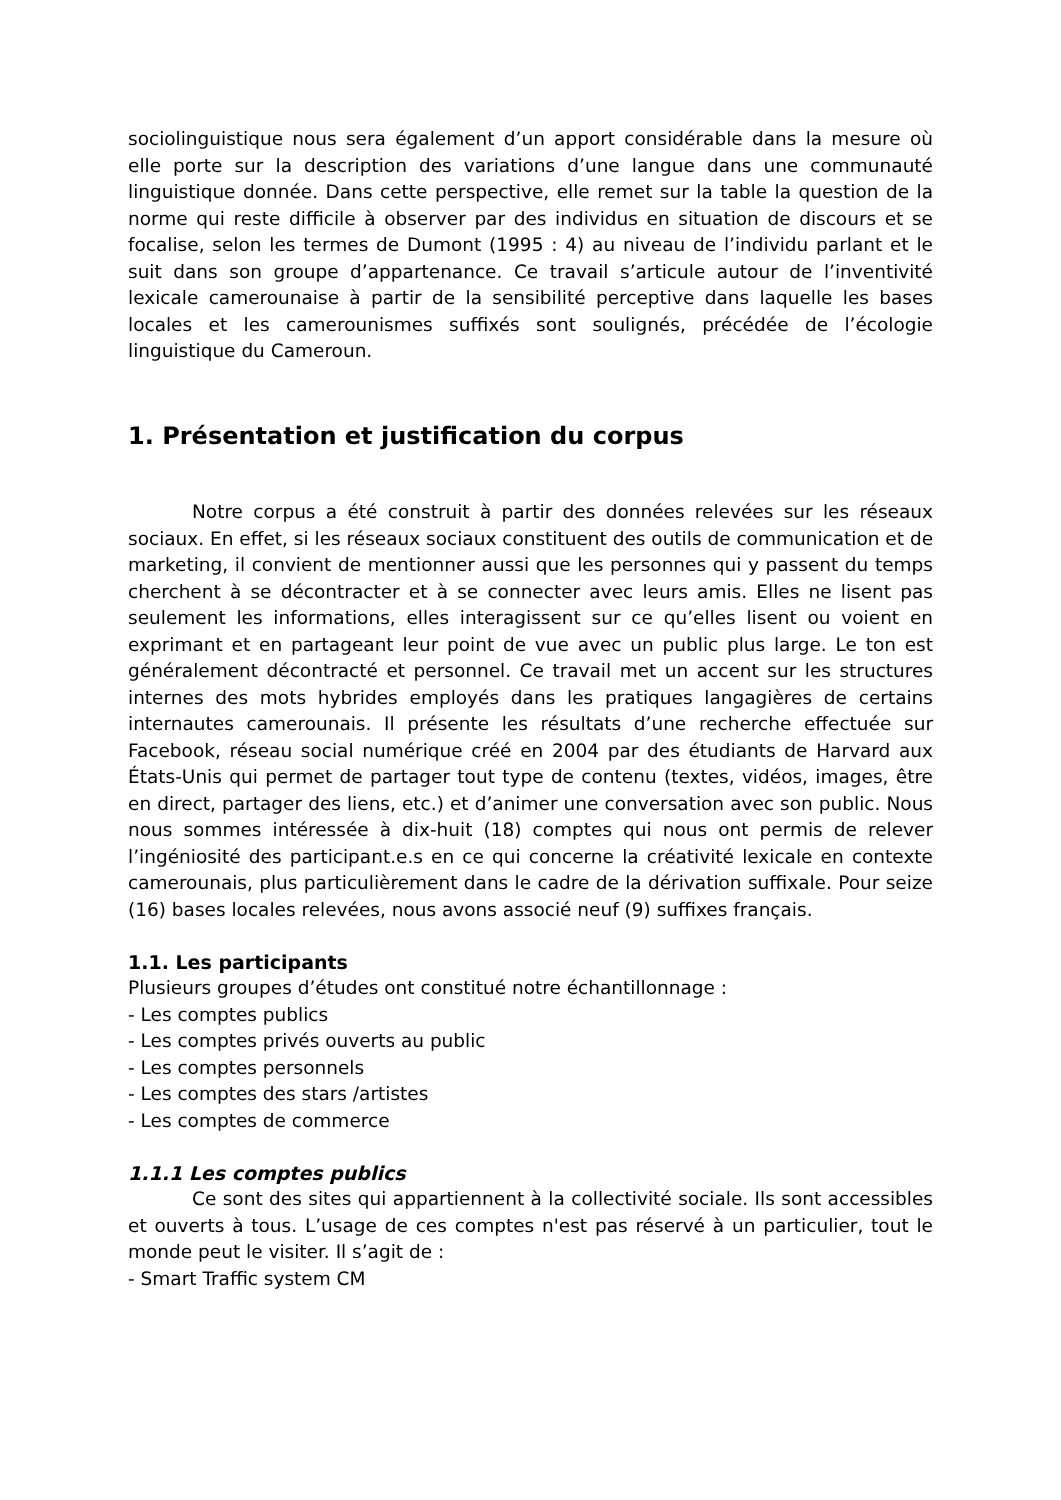sociolinguistique nous sera également d’un apport considérable dans la mesure où elle porte sur la description des variations d’une langue dans une communauté linguistique donnée. Dans cette perspective, elle remet sur la table la question de la norme qui reste difficile à observer par des individus en situation de discours et se focalise, selon les termes de Dumont (1995 : 4) au niveau de l’individu parlant et le suit dans son groupe d’appartenance. Ce travail s’articule autour de l’inventivité lexicale camerounaise à partir de la sensibilité perceptive dans laquelle les bases locales et les camerounismes suffixés sont soulignés, précédée de l’écologie linguistique du Cameroun.
1. Présentation et justification du corpus
Notre corpus a été construit à partir des données relevées sur les réseaux sociaux. En effet, si les réseaux sociaux constituent des outils de communication et de marketing, il convient de mentionner aussi que les personnes qui y passent du temps cherchent à se décontracter et à se connecter avec leurs amis. Elles ne lisent pas seulement les informations, elles interagissent sur ce qu’elles lisent ou voient en exprimant et en partageant leur point de vue avec un public plus large. Le ton est généralement décontracté et personnel. Ce travail met un accent sur les structures internes des mots hybrides employés dans les pratiques langagières de certains internautes camerounais. Il présente les résultats d’une recherche effectuée sur Facebook, réseau social numérique créé en 2004 par des étudiants de Harvard aux États-Unis qui permet de partager tout type de contenu (textes, vidéos, images, être en direct, partager des liens, etc.) et d’animer une conversation avec son public. Nous nous sommes intéressée à dix-huit (18) comptes qui nous ont permis de relever l’ingéniosité des participant.e.s en ce qui concerne la créativité lexicale en contexte camerounais, plus particulièrement dans le cadre de la dérivation suffixale. Pour seize (16) bases locales relevées, nous avons associé neuf (9) suffixes français.
1.1. Les participants
Plusieurs groupes d’études ont constitué notre échantillonnage :
- Les comptes publics
- Les comptes privés ouverts au public
- Les comptes personnels
- Les comptes des stars /artistes
- Les comptes de commerce
1.1.1 Les comptes publics
Ce sont des sites qui appartiennent à la collectivité sociale. Ils sont accessibles et ouverts à tous. L’usage de ces comptes n'est pas réservé à un particulier, tout le monde peut le visiter. Il s’agit de :
- Smart Traffic system CM